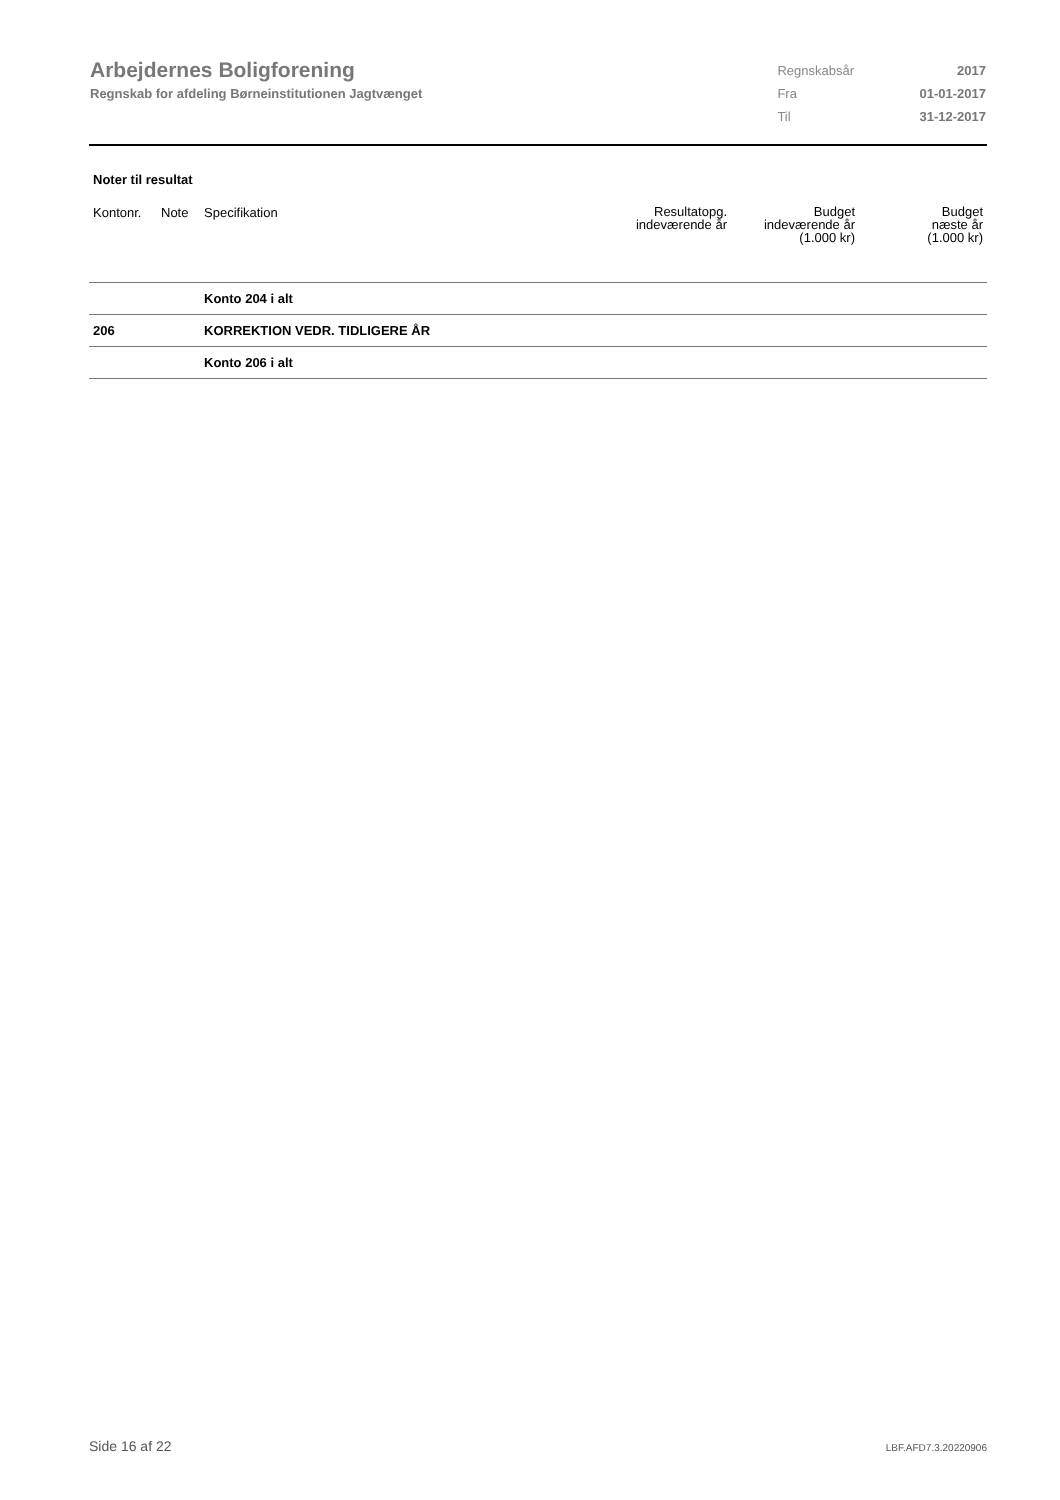Arbejdernes Boligforening
Regnskab for afdeling Børneinstitutionen Jagtvænget
| Regnskabsår | 2017 |
| Fra | 01-01-2017 |
| Til | 31-12-2017 |
Noter til resultat
| Kontonr. | Note | Specifikation | Resultatopg. indeværende år | Budget indeværende år (1.000 kr) | Budget næste år (1.000 kr) |
| --- | --- | --- | --- | --- | --- |
| | | Konto 204 i alt | | | |
| 206 | | KORREKTION VEDR. TIDLIGERE ÅR | | | |
| | | Konto 206 i alt | | | |
Side 16 af 22 LBF.AFD7.3.20220906